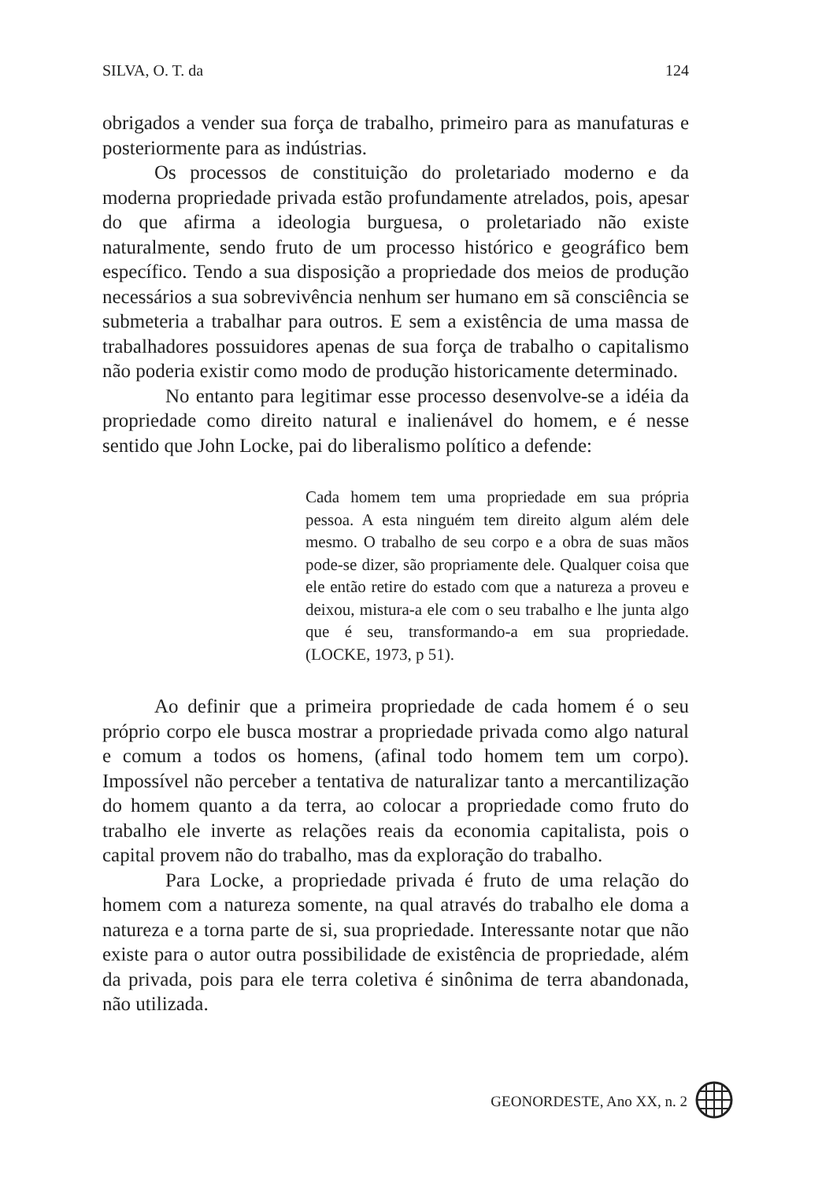SILVA, O. T. da 124
obrigados a vender sua força de trabalho, primeiro para as manufaturas e posteriormente para as indústrias.
Os processos de constituição do proletariado moderno e da moderna propriedade privada estão profundamente atrelados, pois, apesar do que afirma a ideologia burguesa, o proletariado não existe naturalmente, sendo fruto de um processo histórico e geográfico bem específico. Tendo a sua disposição a propriedade dos meios de produção necessários a sua sobrevivência nenhum ser humano em sã consciência se submeteria a trabalhar para outros. E sem a existência de uma massa de trabalhadores possuidores apenas de sua força de trabalho o capitalismo não poderia existir como modo de produção historicamente determinado.
No entanto para legitimar esse processo desenvolve-se a idéia da propriedade como direito natural e inalienável do homem, e é nesse sentido que John Locke, pai do liberalismo político a defende:
Cada homem tem uma propriedade em sua própria pessoa. A esta ninguém tem direito algum além dele mesmo. O trabalho de seu corpo e a obra de suas mãos pode-se dizer, são propriamente dele. Qualquer coisa que ele então retire do estado com que a natureza a proveu e deixou, mistura-a ele com o seu trabalho e lhe junta algo que é seu, transformando-a em sua propriedade. (LOCKE, 1973, p 51).
Ao definir que a primeira propriedade de cada homem é o seu próprio corpo ele busca mostrar a propriedade privada como algo natural e comum a todos os homens, (afinal todo homem tem um corpo). Impossível não perceber a tentativa de naturalizar tanto a mercantilização do homem quanto a da terra, ao colocar a propriedade como fruto do trabalho ele inverte as relações reais da economia capitalista, pois o capital provem não do trabalho, mas da exploração do trabalho.
Para Locke, a propriedade privada é fruto de uma relação do homem com a natureza somente, na qual através do trabalho ele doma a natureza e a torna parte de si, sua propriedade. Interessante notar que não existe para o autor outra possibilidade de existência de propriedade, além da privada, pois para ele terra coletiva é sinônima de terra abandonada, não utilizada.
GEONORDESTE, Ano XX, n. 2